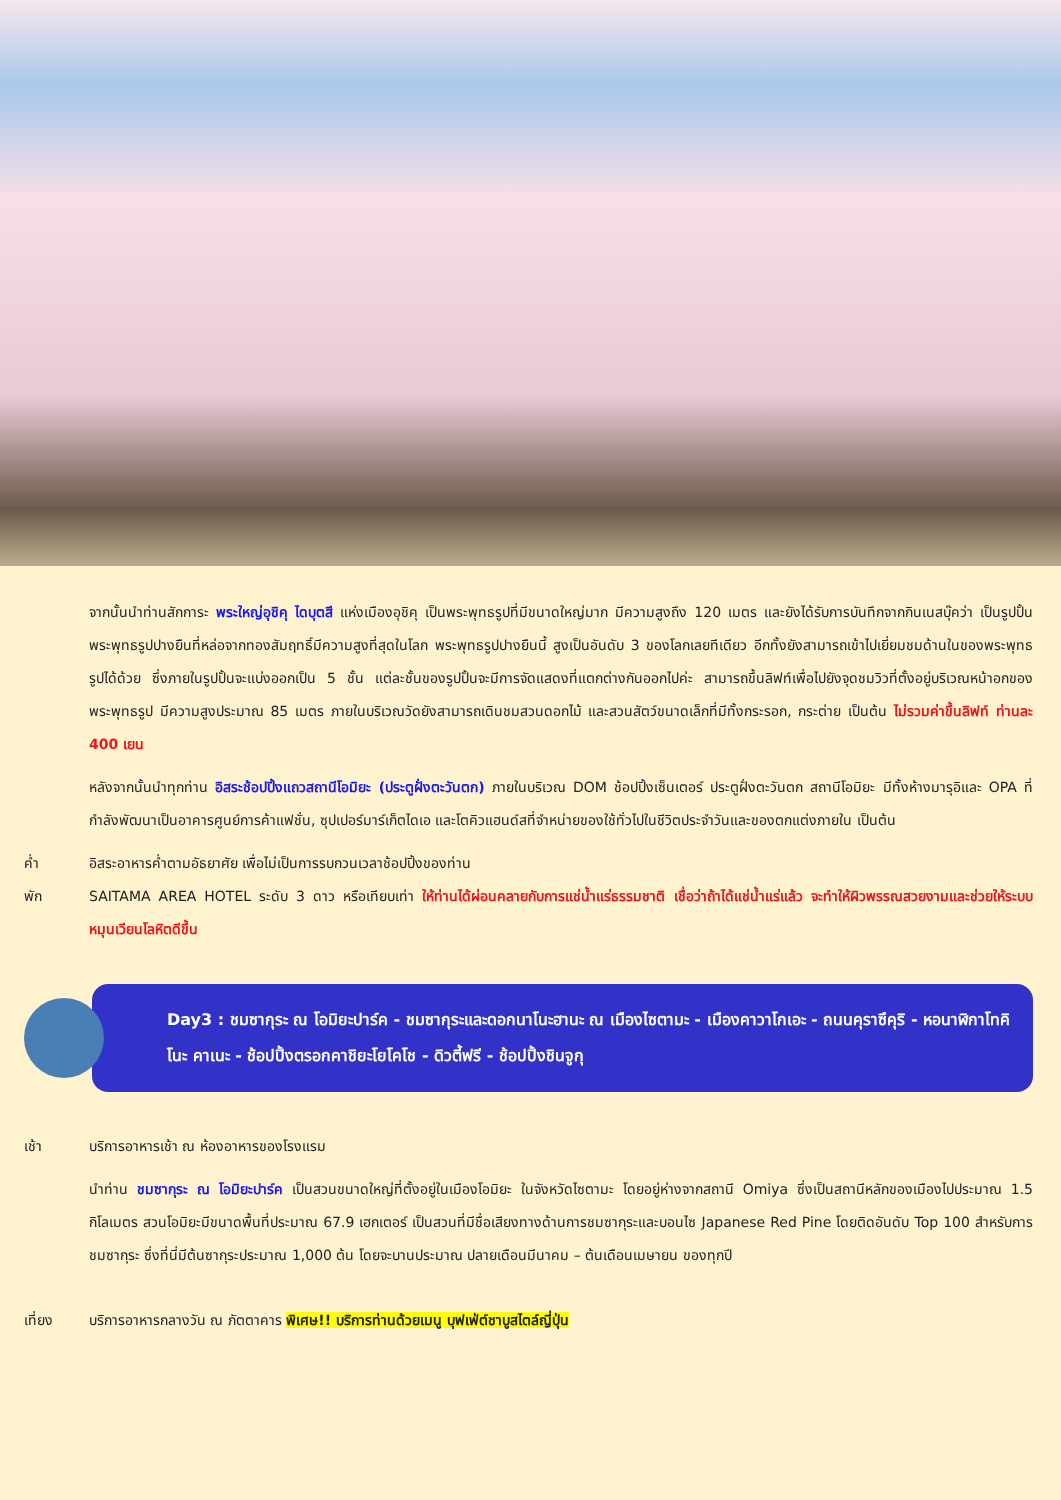จากนั้นนำท่านสักการะ พระใหญ่อุชิคุ ไดบุตสึ แห่งเมืองอุชิคุ เป็นพระพุทธรูปที่มีขนาดใหญ่มาก มีความสูงถึง 120 เมตร และยังได้รับการบันทึกจากกินเนสบุ๊คว่า เป็นรูปปั้นพระพุทธรูปปางยืนที่หล่อจากทองสัมฤทธิ์มีความสูงที่สุดในโลก พระพุทธรูปปางยืนนี้ สูงเป็นอันดับ 3 ของโลกเลยทีเดียว อีกทั้งยังสามารถเข้าไปเยี่ยมชมด้านในของพระพุทธรูปได้ด้วย ซึ่งภายในรูปปั้นจะแบ่งออกเป็น 5 ชั้น แต่ละชั้นของรูปปั้นจะมีการจัดแสดงที่แตกต่างกันออกไปค่ะ สามารถขึ้นลิฟท์เพื่อไปยังจุดชมวิวที่ตั้งอยู่บริเวณหน้าอกของพระพุทธรูป มีความสูงประมาณ 85 เมตร ภายในบริเวณวัดยังสามารถเดินชมสวนดอกไม้ และสวนสัตว์ขนาดเล็กที่มีทั้งกระรอก, กระต่าย เป็นต้น ไม่รวมค่าขึ้นลิฟท์ ท่านละ 400 เยน
หลังจากนั้นนำทุกท่าน อิสระช้อปปิ้งแถวสถานีโอมิยะ (ประตูฝั่งตะวันตก) ภายในบริเวณ DOM ช้อปปิ้งเซ็นเตอร์ ประตูฝั่งตะวันตก สถานีโอมิยะ มีทั้งห้างมารุอิและ OPA ที่กำลังพัฒนาเป็นอาคารศูนย์การค้าแฟชั่น, ซุปเปอร์มาร์เก็ตไดเอ และโตคิวแฮนด์สที่จำหน่ายของใช้ทั่วไปในชีวิตประจำวันและของตกแต่งภายใน เป็นต้น
ค่ำ อิสระอาหารค่ำตามอัธยาศัย เพื่อไม่เป็นการรบกวนเวลาช้อปปิ้งของท่าน
พัก SAITAMA AREA HOTEL ระดับ 3 ดาว หรือเทียบเท่า ให้ท่านได้ผ่อนคลายกับการแช่น้ำแร่ธรรมชาติ เชื่อว่าถ้าได้แช่น้ำแร่แล้ว จะทำให้ผิวพรรณสวยงามและช่วยให้ระบบหมุนเวียนโลหิตดีขึ้น
Day3 : ชมซากุระ ณ โอมิยะปาร์ค - ชมซากุระและดอกนาโนะฮานะ ณ เมืองไซตามะ - เมืองคาวาโกเอะ - ถนนคุราซึคุริ - หอนาฬิกาโทคิโนะ คาเนะ - ช้อปปิ้งตรอกคาชิยะโยโคโช - ดิวตี้ฟรี - ช้อปปิ้งชินจูกุ
เช้า บริการอาหารเช้า ณ ห้องอาหารของโรงแรม
นำท่าน ชมซากุระ ณ โอมิยะปาร์ค เป็นสวนขนาดใหญ่ที่ตั้งอยู่ในเมืองโอมิยะ ในจังหวัดไซตามะ โดยอยู่ห่างจากสถานี Omiya ซึ่งเป็นสถานีหลักของเมืองไปประมาณ 1.5 กิโลเมตร สวนโอมิยะมีขนาดพื้นที่ประมาณ 67.9 เฮกเตอร์ เป็นสวนที่มีชื่อเสียงทางด้านการชมซากุระและบอนไซ Japanese Red Pine โดยติดอันดับ Top 100 สำหรับการชมซากุระ ซึ่งที่นี่มีต้นซากุระประมาณ 1,000 ต้น โดยจะบานประมาณ ปลายเดือนมีนาคม – ต้นเดือนเมษายน ของทุกปี
เที่ยง บริการอาหารกลางวัน ณ ภัตตาคาร พิเศษ!! บริการท่านด้วยเมนู บุฟเฟ่ต์ชาบูสไตล์ญี่ปุ่น